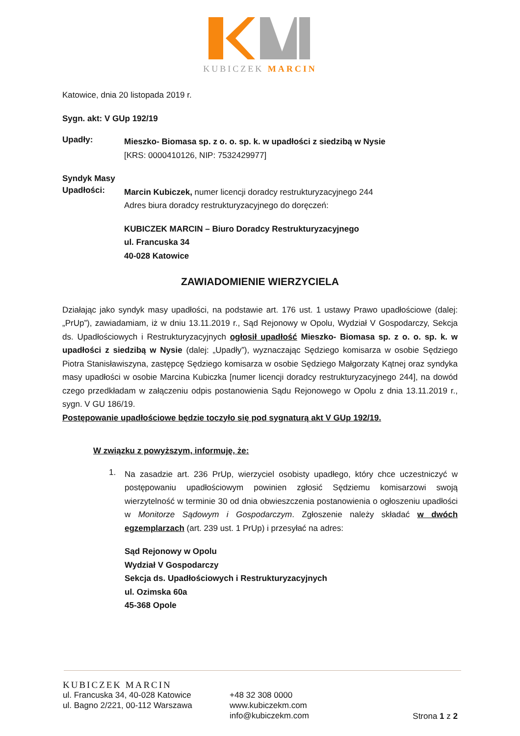KUBICZEK MARCIN
Katowice, dnia 20 listopada 2019 r.
Sygn. akt: V GUp 192/19
Upadły:
Mieszko- Biomasa sp. z o. o. sp. k. w upadłości z siedzibą w Nysie
[KRS: 0000410126, NIP: 7532429977]
Syndyk Masy
Upadłości:
Marcin Kubiczek, numer licencji doradcy restrukturyzacyjnego 244
Adres biura doradcy restrukturyzacyjnego do doręczeń:
KUBICZEK MARCIN – Biuro Doradcy Restrukturyzacyjnego
ul. Francuska 34
40-028 Katowice
ZAWIADOMIENIE WIERZYCIELA
Działając jako syndyk masy upadłości, na podstawie art. 176 ust. 1 ustawy Prawo upadłościowe (dalej: „PrUp”), zawiadamiam, iż w dniu 13.11.2019 r., Sąd Rejonowy w Opolu, Wydział V Gospodarczy, Sekcja ds. Upadłościowych i Restrukturyzacyjnych ogłosił upadłość Mieszko- Biomasa sp. z o. o. sp. k. w upadłości z siedzibą w Nysie (dalej: „Upadły”), wyznaczając Sędziego komisarza w osobie Sędziego Piotra Stanisławiszyna, zastępcę Sędziego komisarza w osobie Sędziego Małgorzaty Kątnej oraz syndyka masy upadłości w osobie Marcina Kubiczka [numer licencji doradcy restrukturyzacyjnego 244], na dowód czego przedkładam w załączeniu odpis postanowienia Sądu Rejonowego w Opolu z dnia 13.11.2019 r., sygn. V GU 186/19.
Postępowanie upadłościowe będzie toczyło się pod sygnaturą akt V GUp 192/19.
W związku z powyższym, informuję, że:
1.
Na zasadzie art. 236 PrUp, wierzyciel osobisty upadłego, który chce uczestniczyć w postępowaniu upadłościowym powinien zgłosić Sędziemu komisarzowi swoją wierzytelność w terminie 30 od dnia obwieszczenia postanowienia o ogłoszeniu upadłości w Monitorze Sądowym i Gospodarczym. Zgłoszenie należy składać w dwóch egzemplarzach (art. 239 ust. 1 PrUp) i przesyłać na adres:
Sąd Rejonowy w Opolu
Wydział V Gospodarczy
Sekcja ds. Upadłościowych i Restrukturyzacyjnych
ul. Ozimska 60a
45-368 Opole
KUBICZEK MARCIN
ul. Francuska 34, 40-028 Katowice
ul. Bagno 2/221, 00-112 Warszawa
+48 32 308 0000
www.kubiczekm.com
info@kubiczekm.com
Strona 1 z 2